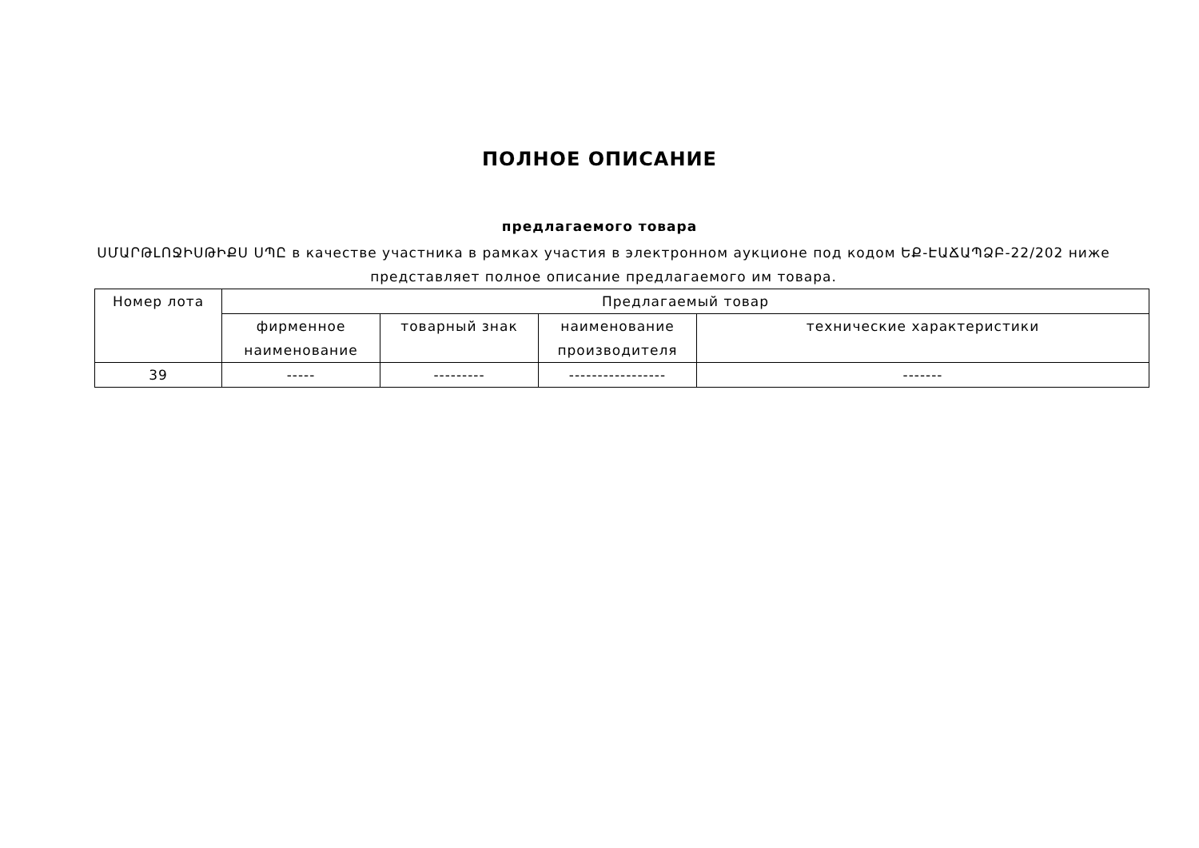ПОЛНОЕ ОПИСАНИЕ
предлагаемого товара
ՍՄԱՐԹԼՈՋԻՍԹԻՔՍ ՍՊԸ в качестве участника в рамках участия в электронном аукционе под кодом ԵՔ-ԷԱՃԱՊՁԲ-22/202 ниже представляет полное описание предлагаемого им товара.
| Номер лота | Предлагаемый товар | | | |
| --- | --- | --- | --- | --- |
| | фирменное наименование | товарный знак | наименование производителя | технические характеристики |
| 39 | ----- | --------- | ----------------- | ------- |